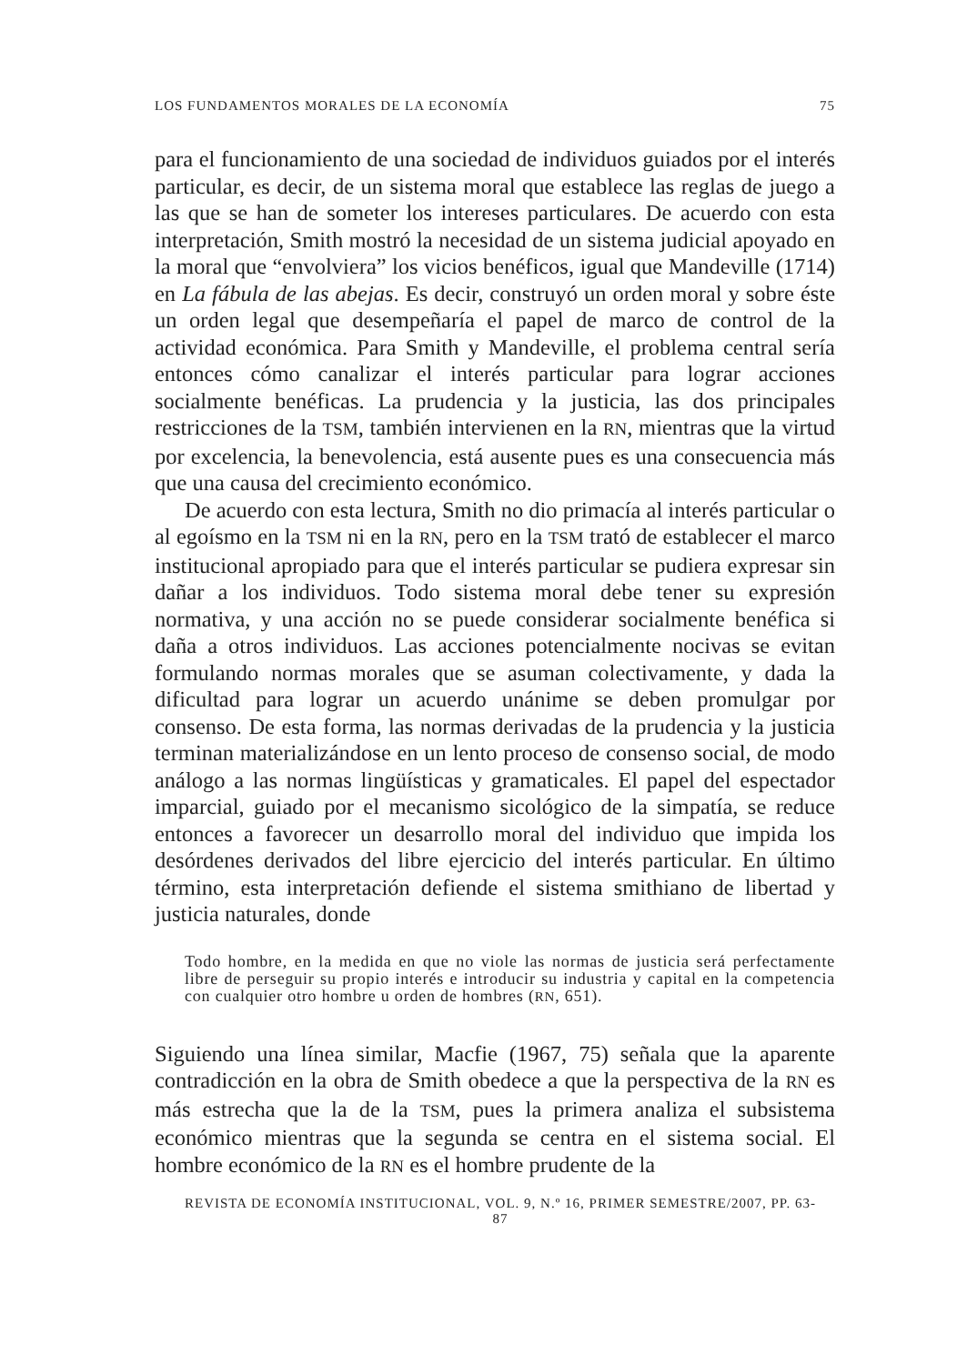LOS FUNDAMENTOS MORALES DE LA ECONOMÍA 75
para el funcionamiento de una sociedad de individuos guiados por el interés particular, es decir, de un sistema moral que establece las reglas de juego a las que se han de someter los intereses particulares. De acuerdo con esta interpretación, Smith mostró la necesidad de un sistema judicial apoyado en la moral que “envolviera” los vicios benéficos, igual que Mandeville (1714) en La fábula de las abejas. Es decir, construyó un orden moral y sobre éste un orden legal que desempeñaría el papel de marco de control de la actividad económica. Para Smith y Mandeville, el problema central sería entonces cómo canalizar el interés particular para lograr acciones socialmente benéficas. La prudencia y la justicia, las dos principales restricciones de la TSM, también intervienen en la RN, mientras que la virtud por excelencia, la benevolencia, está ausente pues es una consecuencia más que una causa del crecimiento económico.
De acuerdo con esta lectura, Smith no dio primacía al interés particular o al egoísmo en la TSM ni en la RN, pero en la TSM trató de establecer el marco institucional apropiado para que el interés particular se pudiera expresar sin dañar a los individuos. Todo sistema moral debe tener su expresión normativa, y una acción no se puede considerar socialmente benéfica si daña a otros individuos. Las acciones potencialmente nocivas se evitan formulando normas morales que se asuman colectivamente, y dada la dificultad para lograr un acuerdo unánime se deben promulgar por consenso. De esta forma, las normas derivadas de la prudencia y la justicia terminan materializándose en un lento proceso de consenso social, de modo análogo a las normas lingüísticas y gramaticales. El papel del espectador imparcial, guiado por el mecanismo sicológico de la simpatía, se reduce entonces a favorecer un desarrollo moral del individuo que impida los desórdenes derivados del libre ejercicio del interés particular. En último término, esta interpretación defiende el sistema smithiano de libertad y justicia naturales, donde
Todo hombre, en la medida en que no viole las normas de justicia será perfectamente libre de perseguir su propio interés e introducir su industria y capital en la competencia con cualquier otro hombre u orden de hombres (RN, 651).
Siguiendo una línea similar, Macfie (1967, 75) señala que la aparente contradicción en la obra de Smith obedece a que la perspectiva de la RN es más estrecha que la de la TSM, pues la primera analiza el subsistema económico mientras que la segunda se centra en el sistema social. El hombre económico de la RN es el hombre prudente de la
REVISTA DE ECONOMÍA INSTITUCIONAL, VOL. 9, N.º 16, PRIMER SEMESTRE/2007, PP. 63-87